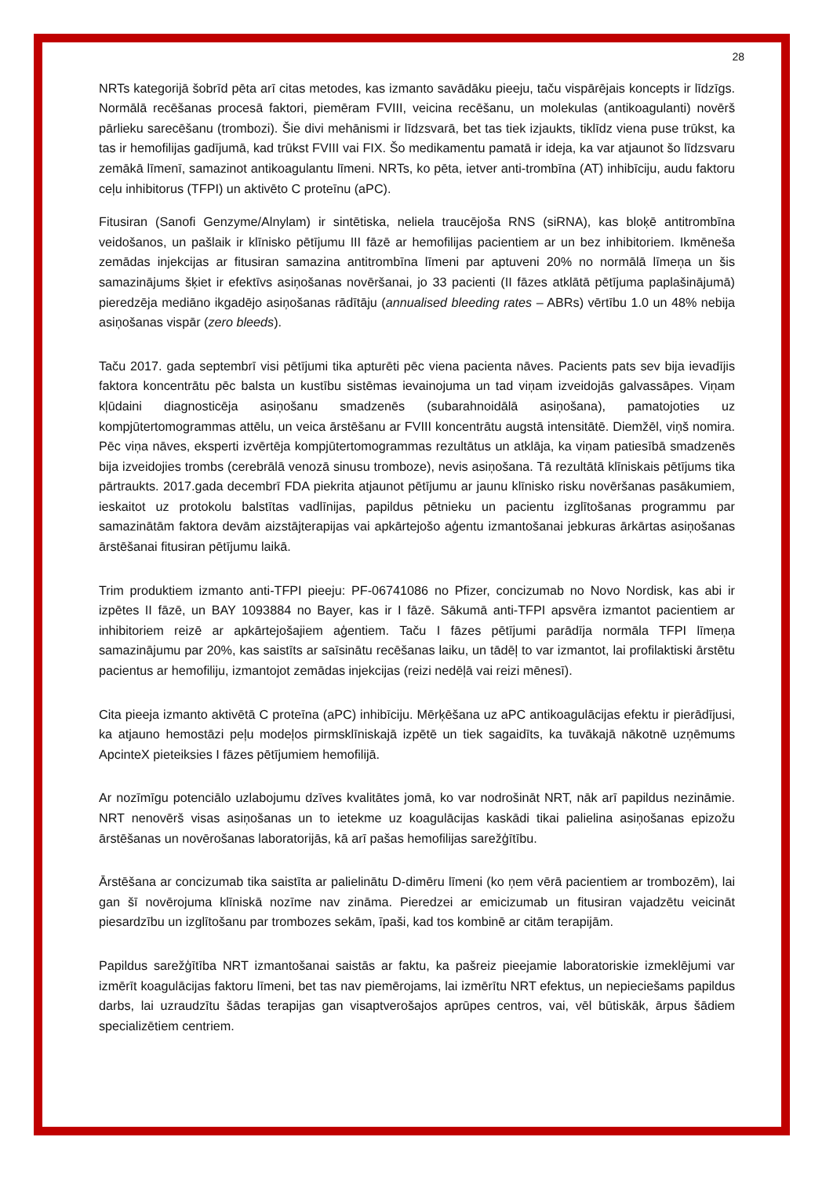28
NRTs kategorijā šobrīd pēta arī citas metodes, kas izmanto savādāku pieeju, taču vispārējais koncepts ir līdzīgs. Normālā recēšanas procesā faktori, piemēram FVIII, veicina recēšanu, un molekulas (antikoagulanti) novērš pārlieku sarecēšanu (trombozi). Šie divi mehānismi ir līdzsvarā, bet tas tiek izjaukts, tiklīdz viena puse trūkst, ka tas ir hemofilijas gadījumā, kad trūkst FVIII vai FIX. Šo medikamentu pamatā ir ideja, ka var atjaunot šo līdzsvaru zemākā līmenī, samazinot antikoagulantu līmeni. NRTs, ko pēta, ietver anti-trombīna (AT) inhibīciju, audu faktoru ceļu inhibitorus (TFPI) un aktivēto C proteīnu (aPC).
Fitusiran (Sanofi Genzyme/Alnylam) ir sintētiska, neliela traucējoša RNS (siRNA), kas bloķē antitrombīna veidošanos, un pašlaik ir klīnisko pētījumu III fāzē ar hemofilijas pacientiem ar un bez inhibitoriem. Ikmēneša zemādas injekcijas ar fitusiran samazina antitrombīna līmeni par aptuveni 20% no normālā līmeņa un šis samazinājums šķiet ir efektīvs asiņošanas novēršanai, jo 33 pacienti (II fāzes atklātā pētījuma paplašinājumā) pieredzēja mediāno ikgadējo asiņošanas rādītāju (annualised bleeding rates – ABRs) vērtību 1.0 un 48% nebija asiņošanas vispār (zero bleeds).
Taču 2017. gada septembrī visi pētījumi tika apturēti pēc viena pacienta nāves. Pacients pats sev bija ievadījis faktora koncentrātu pēc balsta un kustību sistēmas ievainojuma un tad viņam izveidojās galvassāpes. Viņam kļūdaini diagnosticēja asiņošanu smadzenēs (subarahnoidālā asiņošana), pamatojoties uz kompjūtertomogrammas attēlu, un veica ārstēšanu ar FVIII koncentrātu augstā intensitātē. Diemžēl, viņš nomira. Pēc viņa nāves, eksperti izvērtēja kompjūtertomogrammas rezultātus un atklāja, ka viņam patiesībā smadzenēs bija izveidojies trombs (cerebrālā venozā sinusu tromboze), nevis asiņošana. Tā rezultātā klīniskais pētījums tika pārtraukts. 2017.gada decembrī FDA piekrita atjaunot pētījumu ar jaunu klīnisko risku novēršanas pasākumiem, ieskaitot uz protokolu balstītas vadlīnijas, papildus pētnieku un pacientu izglītošanas programmu par samazinātām faktora devām aizstājterapijas vai apkārtejošo aģentu izmantošanai jebkuras ārkārtas asiņošanas ārstēšanai fitusiran pētījumu laikā.
Trim produktiem izmanto anti-TFPI pieeju: PF-06741086 no Pfizer, concizumab no Novo Nordisk, kas abi ir izpētes II fāzē, un BAY 1093884 no Bayer, kas ir I fāzē. Sākumā anti-TFPI apsvēra izmantot pacientiem ar inhibitoriem reizē ar apkārtejošajiem aģentiem. Taču I fāzes pētījumi parādīja normāla TFPI līmeņa samazinājumu par 20%, kas saistīts ar saīsinātu recēšanas laiku, un tādēļ to var izmantot, lai profilaktiski ārstētu pacientus ar hemofiliju, izmantojot zemādas injekcijas (reizi nedēļā vai reizi mēnesī).
Cita pieeja izmanto aktivētā C proteīna (aPC) inhibīciju. Mērķēšana uz aPC antikoagulācijas efektu ir pierādījusi, ka atjauno hemostāzi peļu modeļos pirmsklīniskajā izpētē un tiek sagaidīts, ka tuvākajā nākotnē uzņēmums ApcinteX pieteiksies I fāzes pētījumiem hemofilijā.
Ar nozīmīgu potenciālo uzlabojumu dzīves kvalitātes jomā, ko var nodrošināt NRT, nāk arī papildus nezināmie. NRT nenovērš visas asiņošanas un to ietekme uz koagulācijas kaskādi tikai palielina asiņošanas epizožu ārstēšanas un novērošanas laboratorijās, kā arī pašas hemofilijas sarežģītību.
Ārstēšana ar concizumab tika saistīta ar palielinātu D-dimēru līmeni (ko ņem vērā pacientiem ar trombozēm), lai gan šī novērojuma klīniskā nozīme nav zināma. Pieredzei ar emicizumab un fitusiran vajadzētu veicināt piesardzību un izglītošanu par trombozes sekām, īpaši, kad tos kombinē ar citām terapijām.
Papildus sarežģītība NRT izmantošanai saistās ar faktu, ka pašreiz pieejamie laboratoriskie izmeklējumi var izmērīt koagulācijas faktoru līmeni, bet tas nav piemērojams, lai izmērītu NRT efektus, un nepieciešams papildus darbs, lai uzraudzītu šādas terapijas gan visaptverošajos aprūpes centros, vai, vēl būtiskāk, ārpus šādiem specializētiem centriem.